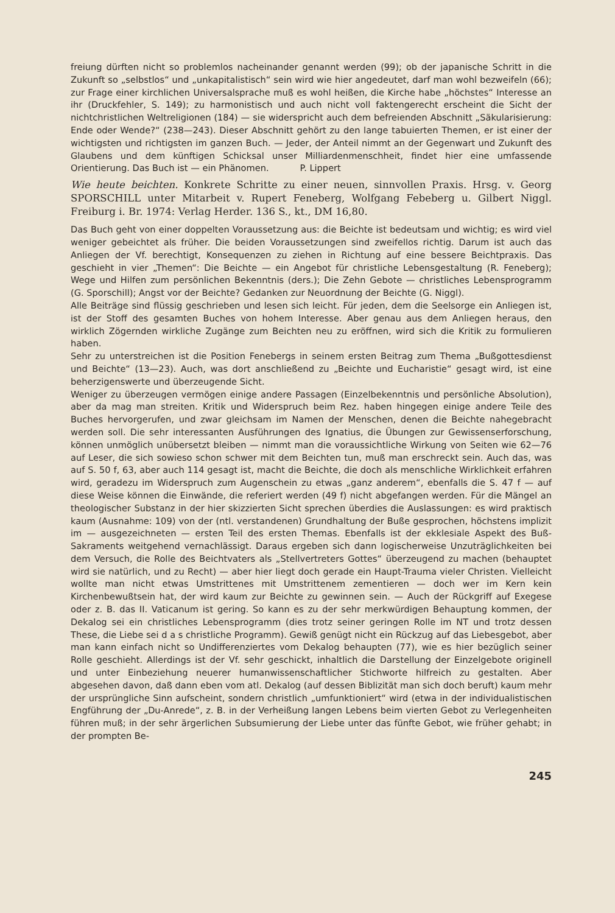freiung dürften nicht so problemlos nacheinander genannt werden (99); ob der japanische Schritt in die Zukunft so „selbstlos“ und „unkapitalistisch“ sein wird wie hier angedeutet, darf man wohl bezweifeln (66); zur Frage einer kirchlichen Universalsprache muß es wohl heißen, die Kirche habe „höchstes“ Interesse an ihr (Druckfehler, S. 149); zu harmonistisch und auch nicht voll faktengerecht erscheint die Sicht der nichtchristlichen Weltreligionen (184) — sie widerspricht auch dem befreienden Abschnitt „Säkularisierung: Ende oder Wende?“ (238—243). Dieser Abschnitt gehört zu den lange tabuierten Themen, er ist einer der wichtigsten und richtigsten im ganzen Buch. — Jeder, der Anteil nimmt an der Gegenwart und Zukunft des Glaubens und dem künftigen Schicksal unser Milliardenmenschheit, findet hier eine umfassende Orientierung. Das Buch ist — ein Phänomen. P. Lippert
Wie heute beichten. Konkrete Schritte zu einer neuen, sinnvollen Praxis. Hrsg. v. Georg SPORSCHILL unter Mitarbeit v. Rupert Feneberg, Wolfgang Febeberg u. Gilbert Niggl. Freiburg i. Br. 1974: Verlag Herder. 136 S., kt., DM 16,80.
Das Buch geht von einer doppelten Voraussetzung aus: die Beichte ist bedeutsam und wichtig; es wird viel weniger gebeichtet als früher. Die beiden Voraussetzungen sind zweifellos richtig. Darum ist auch das Anliegen der Vf. berechtigt, Konsequenzen zu ziehen in Richtung auf eine bessere Beichtpraxis. Das geschieht in vier „Themen“: Die Beichte — ein Angebot für christliche Lebensgestaltung (R. Feneberg); Wege und Hilfen zum persönlichen Bekenntnis (ders.); Die Zehn Gebote — christliches Lebensprogramm (G. Sporschill); Angst vor der Beichte? Gedanken zur Neuordnung der Beichte (G. Niggl).
Alle Beiträge sind flüssig geschrieben und lesen sich leicht. Für jeden, dem die Seelsorge ein Anliegen ist, ist der Stoff des gesamten Buches von hohem Interesse. Aber genau aus dem Anliegen heraus, den wirklich Zögernden wirkliche Zugänge zum Beichten neu zu eröffnen, wird sich die Kritik zu formulieren haben.
Sehr zu unterstreichen ist die Position Fenebergs in seinem ersten Beitrag zum Thema „Bußgottesdienst und Beichte“ (13—23). Auch, was dort anschließend zu „Beichte und Eucharistie“ gesagt wird, ist eine beherzigenswerte und überzeugende Sicht.
Weniger zu überzeugen vermögen einige andere Passagen (Einzelbekenntnis und persönliche Absolution), aber da mag man streiten. Kritik und Widerspruch beim Rez. haben hingegen einige andere Teile des Buches hervorgerufen, und zwar gleichsam im Namen der Menschen, denen die Beichte nahegebracht werden soll. Die sehr interessanten Ausführungen des Ignatius, die Übungen zur Gewissenserforschung, können unmöglich unübersetzt bleiben — nimmt man die voraussichtliche Wirkung von Seiten wie 62—76 auf Leser, die sich sowieso schon schwer mit dem Beichten tun, muß man erschreckt sein. Auch das, was auf S. 50 f, 63, aber auch 114 gesagt ist, macht die Beichte, die doch als menschliche Wirklichkeit erfahren wird, geradezu im Widerspruch zum Augenschein zu etwas „ganz anderem“, ebenfalls die S. 47 f — auf diese Weise können die Einwände, die referiert werden (49 f) nicht abgefangen werden. Für die Mängel an theologischer Substanz in der hier skizzierten Sicht sprechen überdies die Auslassungen: es wird praktisch kaum (Ausnahme: 109) von der (ntl. verstandenen) Grundhaltung der Buße gesprochen, höchstens implizit im — ausgezeichneten — ersten Teil des ersten Themas. Ebenfalls ist der ekklesiale Aspekt des Buß-Sakraments weitgehend vernachlässigt. Daraus ergeben sich dann logischerweise Unzuträglichkeiten bei dem Versuch, die Rolle des Beichtvaters als „Stellvertreters Gottes“ überzeugend zu machen (behauptet wird sie natürlich, und zu Recht) — aber hier liegt doch gerade ein Haupt-Trauma vieler Christen. Vielleicht wollte man nicht etwas Umstrittenes mit Umstrittenem zementieren — doch wer im Kern kein Kirchenbewußtsein hat, der wird kaum zur Beichte zu gewinnen sein. — Auch der Rückgriff auf Exegese oder z. B. das II. Vaticanum ist gering. So kann es zu der sehr merkwürdigen Behauptung kommen, der Dekalog sei ein christliches Lebensprogramm (dies trotz seiner geringen Rolle im NT und trotz dessen These, die Liebe sei d a s christliche Programm). Gewiß genügt nicht ein Rückzug auf das Liebesgebot, aber man kann einfach nicht so Undifferenziertes vom Dekalog behaupten (77), wie es hier bezüglich seiner Rolle geschieht. Allerdings ist der Vf. sehr geschickt, inhaltlich die Darstellung der Einzelgebote originell und unter Einbeziehung neuerer humanwissenschaftlicher Stichworte hilfreich zu gestalten. Aber abgesehen davon, daß dann eben vom atl. Dekalog (auf dessen Biblizität man sich doch beruft) kaum mehr der ursprüngliche Sinn aufscheint, sondern christlich „umfunktioniert“ wird (etwa in der individualistischen Engführung der „Du-Anrede“, z. B. in der Verheißung langen Lebens beim vierten Gebot zu Verlegenheiten führen muß; in der sehr ärgerlichen Subsumierung der Liebe unter das fünfte Gebot, wie früher gehabt; in der prompten Be-
245